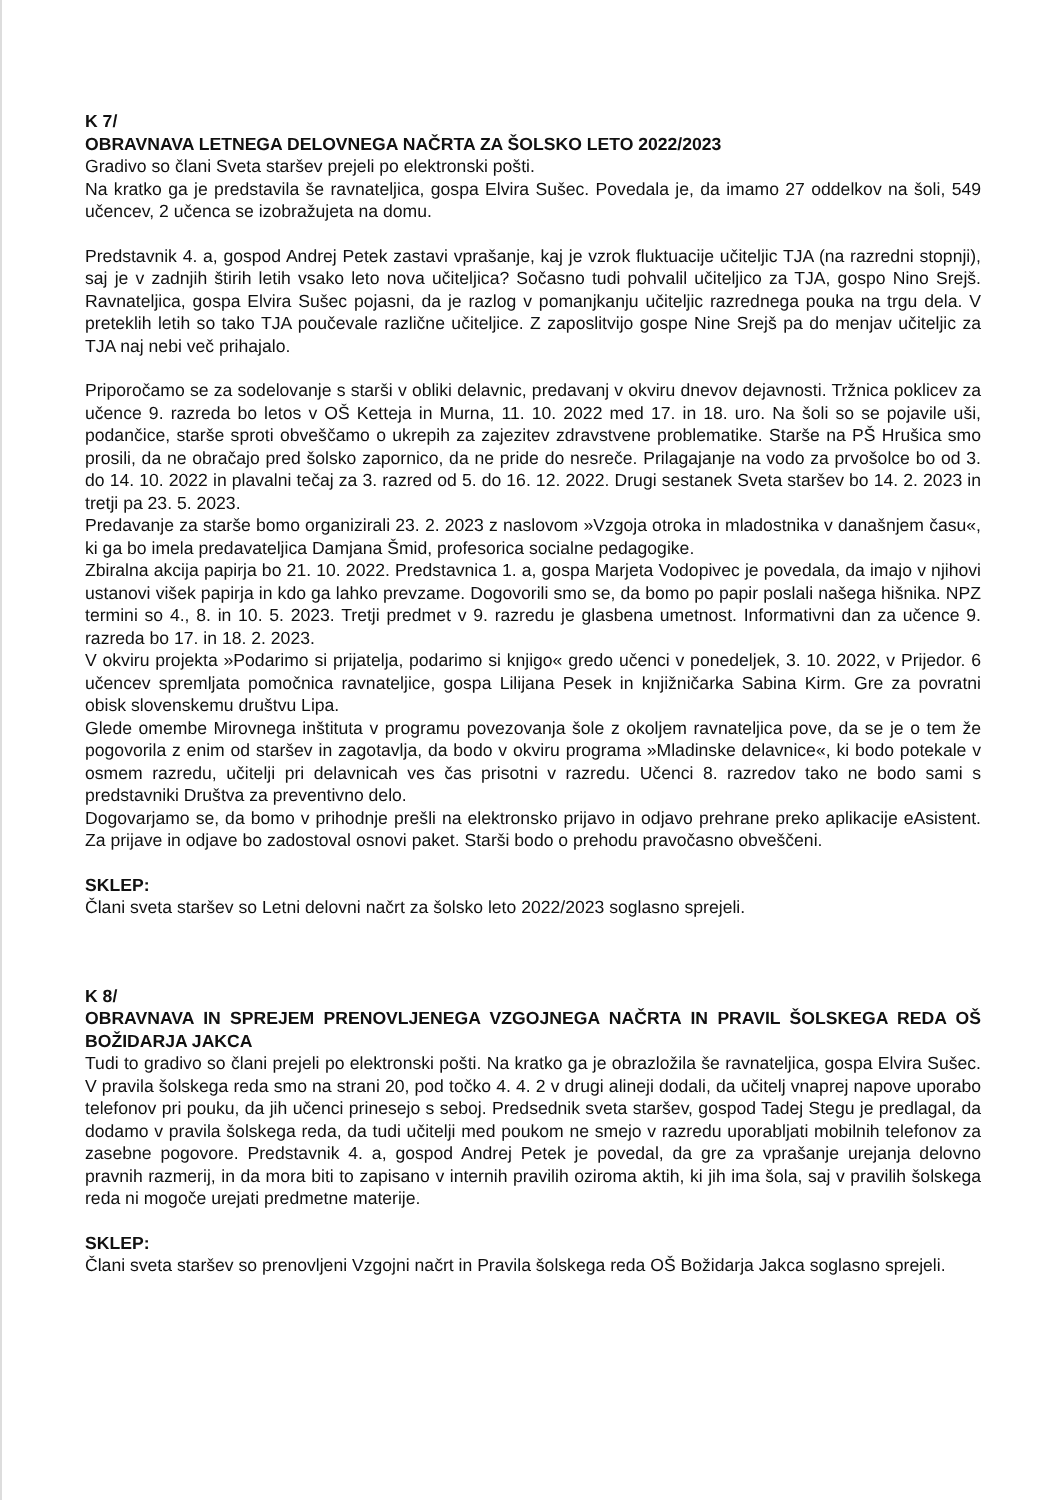K 7/
OBRAVNAVA LETNEGA DELOVNEGA NAČRTA ZA ŠOLSKO LETO 2022/2023
Gradivo so člani Sveta staršev prejeli po elektronski pošti.
Na kratko ga je predstavila še ravnateljica, gospa Elvira Sušec. Povedala je, da imamo 27 oddelkov na šoli, 549 učencev, 2 učenca se izobražujeta na domu.
Predstavnik 4. a, gospod Andrej Petek zastavi vprašanje, kaj je vzrok fluktuacije učiteljic TJA (na razredni stopnji), saj je v zadnjih štirih letih vsako leto nova učiteljica? Sočasno tudi pohvalil učiteljico za TJA, gospo Nino Srejš. Ravnateljica, gospa Elvira Sušec pojasni, da je razlog v pomanjkanju učiteljic razrednega pouka na trgu dela. V preteklih letih so tako TJA poučevale različne učiteljice. Z zaposlitvijo gospe Nine Srejš pa do menjav učiteljic za TJA naj nebi več prihajalo.
Priporočamo se za sodelovanje s starši v obliki delavnic, predavanj v okviru dnevov dejavnosti. Tržnica poklicev za učence 9. razreda bo letos v OŠ Ketteja in Murna, 11. 10. 2022 med 17. in 18. uro. Na šoli so se pojavile uši, podančice, starše sproti obveščamo o ukrepih za zajezitev zdravstvene problematike. Starše na PŠ Hrušica smo prosili, da ne obračajo pred šolsko zapornico, da ne pride do nesreče. Prilagajanje na vodo za prvošolce bo od 3. do 14. 10. 2022 in plavalni tečaj za 3. razred od 5. do 16. 12. 2022. Drugi sestanek Sveta staršev bo 14. 2. 2023 in tretji pa 23. 5. 2023.
Predavanje za starše bomo organizirali 23. 2. 2023 z naslovom »Vzgoja otroka in mladostnika v današnjem času«, ki ga bo imela predavateljica Damjana Šmid, profesorica socialne pedagogike.
Zbiralna akcija papirja bo 21. 10. 2022. Predstavnica 1. a, gospa Marjeta Vodopivec je povedala, da imajo v njihovi ustanovi višek papirja in kdo ga lahko prevzame. Dogovorili smo se, da bomo po papir poslali našega hišnika. NPZ termini so 4., 8. in 10. 5. 2023. Tretji predmet v 9. razredu je glasbena umetnost. Informativni dan za učence 9. razreda bo 17. in 18. 2. 2023.
V okviru projekta »Podarimo si prijatelja, podarimo si knjigo« gredo učenci v ponedeljek, 3. 10. 2022, v Prijedor. 6 učencev spremljata pomočnica ravnateljice, gospa Lilijana Pesek in knjižničarka Sabina Kirm. Gre za povratni obisk slovenskemu društvu Lipa.
Glede omembe Mirovnega inštituta v programu povezovanja šole z okoljem ravnateljica pove, da se je o tem že pogovorila z enim od staršev in zagotavlja, da bodo v okviru programa »Mladinske delavnice«, ki bodo potekale v osmem razredu, učitelji pri delavnicah ves čas prisotni v razredu. Učenci 8. razredov tako ne bodo sami s predstavniki Društva za preventivno delo.
Dogovarjamo se, da bomo v prihodnje prešli na elektronsko prijavo in odjavo prehrane preko aplikacije eAsistent. Za prijave in odjave bo zadostoval osnovi paket. Starši bodo o prehodu pravočasno obveščeni.
SKLEP:
Člani sveta staršev so Letni delovni načrt za šolsko leto 2022/2023 soglasno sprejeli.
K 8/
OBRAVNAVA IN SPREJEM PRENOVLJENEGA VZGOJNEGA NAČRTA IN PRAVIL ŠOLSKEGA REDA OŠ BOŽIDARJA JAKCA
Tudi to gradivo so člani prejeli po elektronski pošti. Na kratko ga je obrazložila še ravnateljica, gospa Elvira Sušec. V pravila šolskega reda smo na strani 20, pod točko 4. 4. 2 v drugi alineji dodali, da učitelj vnaprej napove uporabo telefonov pri pouku, da jih učenci prinesejo s seboj. Predsednik sveta staršev, gospod Tadej Stegu je predlagal, da dodamo v pravila šolskega reda, da tudi učitelji med poukom ne smejo v razredu uporabljati mobilnih telefonov za zasebne pogovore. Predstavnik 4. a, gospod Andrej Petek je povedal, da gre za vprašanje urejanja delovno pravnih razmerij, in da mora biti to zapisano v internih pravilih oziroma aktih, ki jih ima šola, saj v pravilih šolskega reda ni mogoče urejati predmetne materije.
SKLEP:
Člani sveta staršev so prenovljeni Vzgojni načrt in Pravila šolskega reda OŠ Božidarja Jakca soglasno sprejeli.